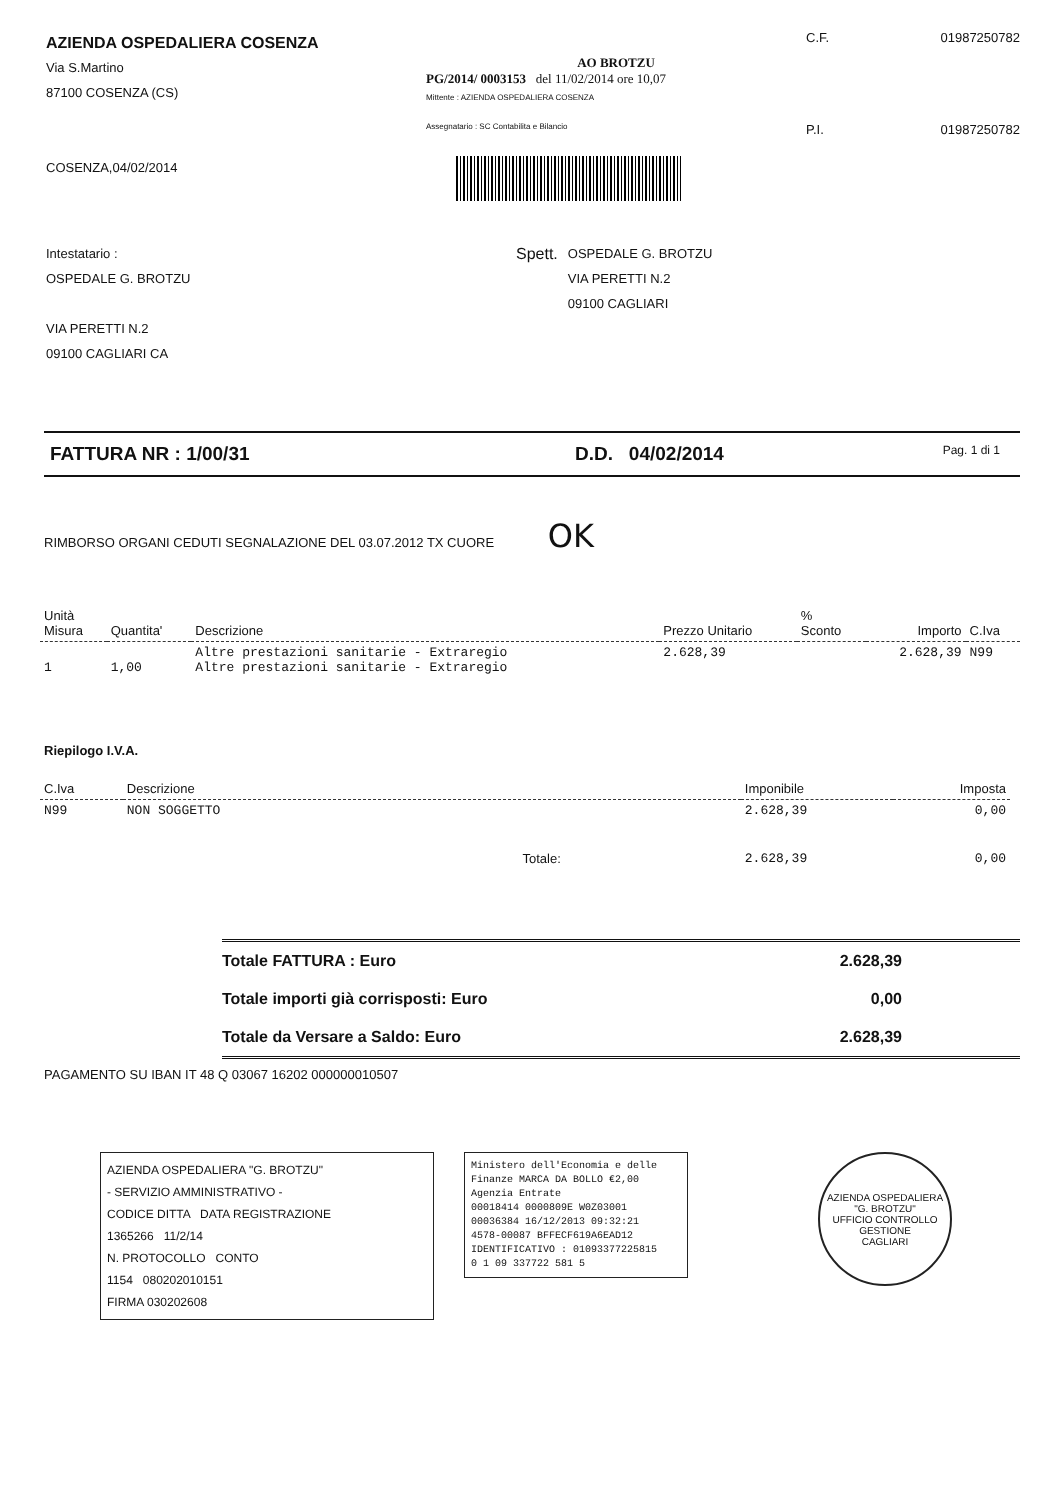AZIENDA OSPEDALIERA COSENZA
Via S.Martino
87100 COSENZA (CS)
COSENZA,04/02/2014
AO BROTZU
PG/2014/ 0003153 del 11/02/2014 ore 10,07
Mittente : AZIENDA OSPEDALIERA COSENZA
Assegnatario : SC Contabilita e Bilancio
C.F.
01987250782
P.I.
01987250782
Intestatario :
OSPEDALE G. BROTZU
VIA PERETTI N.2
09100 CAGLIARI CA
Spett.
OSPEDALE G. BROTZU
VIA PERETTI N.2
09100 CAGLIARI
FATTURA NR : 1/00/31 D.D. 04/02/2014
Pag. 1 di 1
RIMBORSO ORGANI CEDUTI SEGNALAZIONE DEL 03.07.2012 TX CUORE OK
| Unità Misura | Quantita' | Descrizione | Prezzo Unitario | % Sconto | Importo | C.Iva |
| --- | --- | --- | --- | --- | --- | --- |
| 1 | 1,00 | Altre prestazioni sanitarie - Extraregio Altre prestazioni sanitarie - Extraregio | 2.628,39 | | 2.628,39 | N99 |
Riepilogo I.V.A.
| C.Iva | Descrizione | Imponibile | Imposta |
| --- | --- | --- | --- |
| N99 | NON SOGGETTO | 2.628,39 | 0,00 |
| | Totale: | 2.628,39 | 0,00 |
| Totale FATTURA : Euro | 2.628,39 |
| Totale importi già corrisposti: Euro | 0,00 |
| Totale da Versare a Saldo: Euro | 2.628,39 |
PAGAMENTO SU IBAN IT 48 Q 03067 16202 000000010507
AZIENDA OSPEDALIERA "G. BROTZU"
- SERVIZIO AMMINISTRATIVO -
CODICE DITTA DATA REGISTRAZIONE
1365266 11/2/14
N. PROTOCOLLO CONTO
1154 080202010151
FIRMA 030202608
Ministero dell'Economia e delle Finanze MARCA DA BOLLO €2,00
Agenzia Entrate
00018414 0000809E W0Z03001
00036384 16/12/2013 09:32:21
4578-00087 BFFECF619A6EAD12
IDENTIFICATIVO : 01093377225815
0 1 09 337722 581 5
AZIENDA OSPEDALIERA "G. BROTZU"
UFFICIO CONTROLLO GESTIONE
CAGLIARI